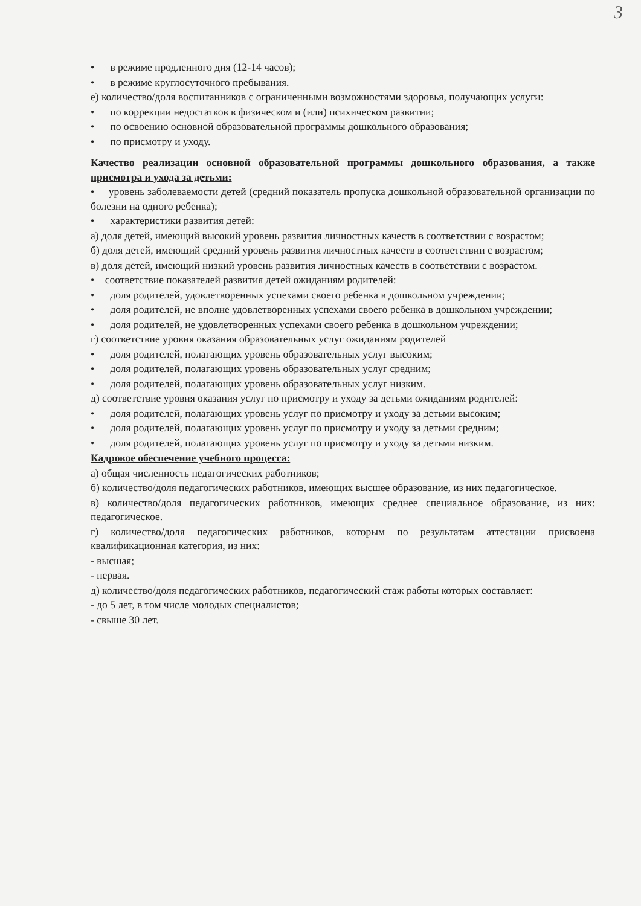3
• в режиме продленного дня (12-14 часов);
• в режиме круглосуточного пребывания.
е) количество/доля воспитанников с ограниченными возможностями здоровья, получающих услуги:
• по коррекции недостатков в физическом и (или) психическом развитии;
• по освоению основной образовательной программы дошкольного образования;
• по присмотру и уходу.
Качество реализации основной образовательной программы дошкольного образования, а также присмотра и ухода за детьми:
• уровень заболеваемости детей (средний показатель пропуска дошкольной образовательной организации по болезни на одного ребенка);
• характеристики развития детей:
а) доля детей, имеющий высокий уровень развития личностных качеств в соответствии с возрастом;
б) доля детей, имеющий средний уровень развития личностных качеств в соответствии с возрастом;
в) доля детей, имеющий низкий уровень развития личностных качеств в соответствии с возрастом.
• соответствие показателей развития детей ожиданиям родителей:
• доля родителей, удовлетворенных успехами своего ребенка в дошкольном учреждении;
• доля родителей, не вполне удовлетворенных успехами своего ребенка в дошкольном учреждении;
• доля родителей, не удовлетворенных успехами своего ребенка в дошкольном учреждении;
г) соответствие уровня оказания образовательных услуг ожиданиям родителей
• доля родителей, полагающих уровень образовательных услуг высоким;
• доля родителей, полагающих уровень образовательных услуг средним;
• доля родителей, полагающих уровень образовательных услуг низким.
д) соответствие уровня оказания услуг по присмотру и уходу за детьми ожиданиям родителей:
• доля родителей, полагающих уровень услуг по присмотру и уходу за детьми высоким;
• доля родителей, полагающих уровень услуг по присмотру и уходу за детьми средним;
• доля родителей, полагающих уровень услуг по присмотру и уходу за детьми низким.
Кадровое обеспечение учебного процесса:
а) общая численность педагогических работников;
б) количество/доля педагогических работников, имеющих высшее образование, из них педагогическое.
в) количество/доля педагогических работников, имеющих среднее специальное образование, из них: педагогическое.
г) количество/доля педагогических работников, которым по результатам аттестации присвоена квалификационная категория, из них:
- высшая;
- первая.
д) количество/доля педагогических работников, педагогический стаж работы которых составляет:
- до 5 лет, в том числе молодых специалистов;
- свыше 30 лет.